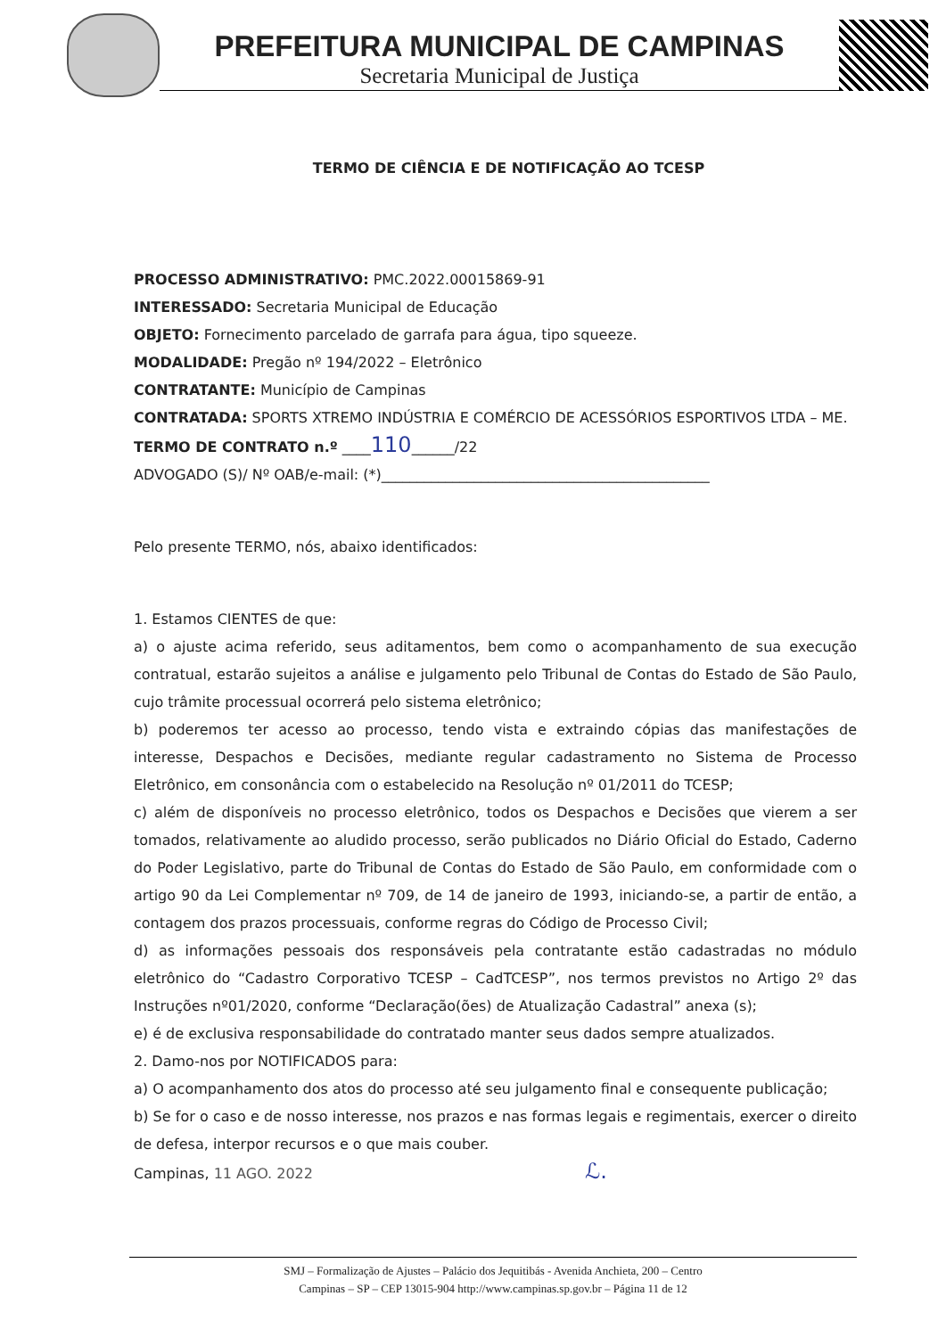PREFEITURA MUNICIPAL DE CAMPINAS
Secretaria Municipal de Justiça
TERMO DE CIÊNCIA E DE NOTIFICAÇÃO AO TCESP
PROCESSO ADMINISTRATIVO: PMC.2022.00015869-91
INTERESSADO: Secretaria Municipal de Educação
OBJETO: Fornecimento parcelado de garrafa para água, tipo squeeze.
MODALIDADE: Pregão nº 194/2022 – Eletrônico
CONTRATANTE: Município de Campinas
CONTRATADA: SPORTS XTREMO INDÚSTRIA E COMÉRCIO DE ACESSÓRIOS ESPORTIVOS LTDA – ME.
TERMO DE CONTRATO n.º ____110______/22
ADVOGADO (S)/ Nº OAB/e-mail: (*)______________________________________________
Pelo presente TERMO, nós, abaixo identificados:
1. Estamos CIENTES de que:
a) o ajuste acima referido, seus aditamentos, bem como o acompanhamento de sua execução contratual, estarão sujeitos a análise e julgamento pelo Tribunal de Contas do Estado de São Paulo, cujo trâmite processual ocorrerá pelo sistema eletrônico;
b) poderemos ter acesso ao processo, tendo vista e extraindo cópias das manifestações de interesse, Despachos e Decisões, mediante regular cadastramento no Sistema de Processo Eletrônico, em consonância com o estabelecido na Resolução nº 01/2011 do TCESP;
c) além de disponíveis no processo eletrônico, todos os Despachos e Decisões que vierem a ser tomados, relativamente ao aludido processo, serão publicados no Diário Oficial do Estado, Caderno do Poder Legislativo, parte do Tribunal de Contas do Estado de São Paulo, em conformidade com o artigo 90 da Lei Complementar nº 709, de 14 de janeiro de 1993, iniciando-se, a partir de então, a contagem dos prazos processuais, conforme regras do Código de Processo Civil;
d) as informações pessoais dos responsáveis pela contratante estão cadastradas no módulo eletrônico do “Cadastro Corporativo TCESP – CadTCESP”, nos termos previstos no Artigo 2º das Instruções nº01/2020, conforme “Declaração(ões) de Atualização Cadastral” anexa (s);
e) é de exclusiva responsabilidade do contratado manter seus dados sempre atualizados.
2. Damo-nos por NOTIFICADOS para:
a) O acompanhamento dos atos do processo até seu julgamento final e consequente publicação;
b) Se for o caso e de nosso interesse, nos prazos e nas formas legais e regimentais, exercer o direito de defesa, interpor recursos e o que mais couber.
Campinas, 11 AGO. 2022 ℒ.
SMJ – Formalização de Ajustes – Palácio dos Jequitibás - Avenida Anchieta, 200 – Centro
Campinas – SP – CEP 13015-904 http://www.campinas.sp.gov.br – Página 11 de 12